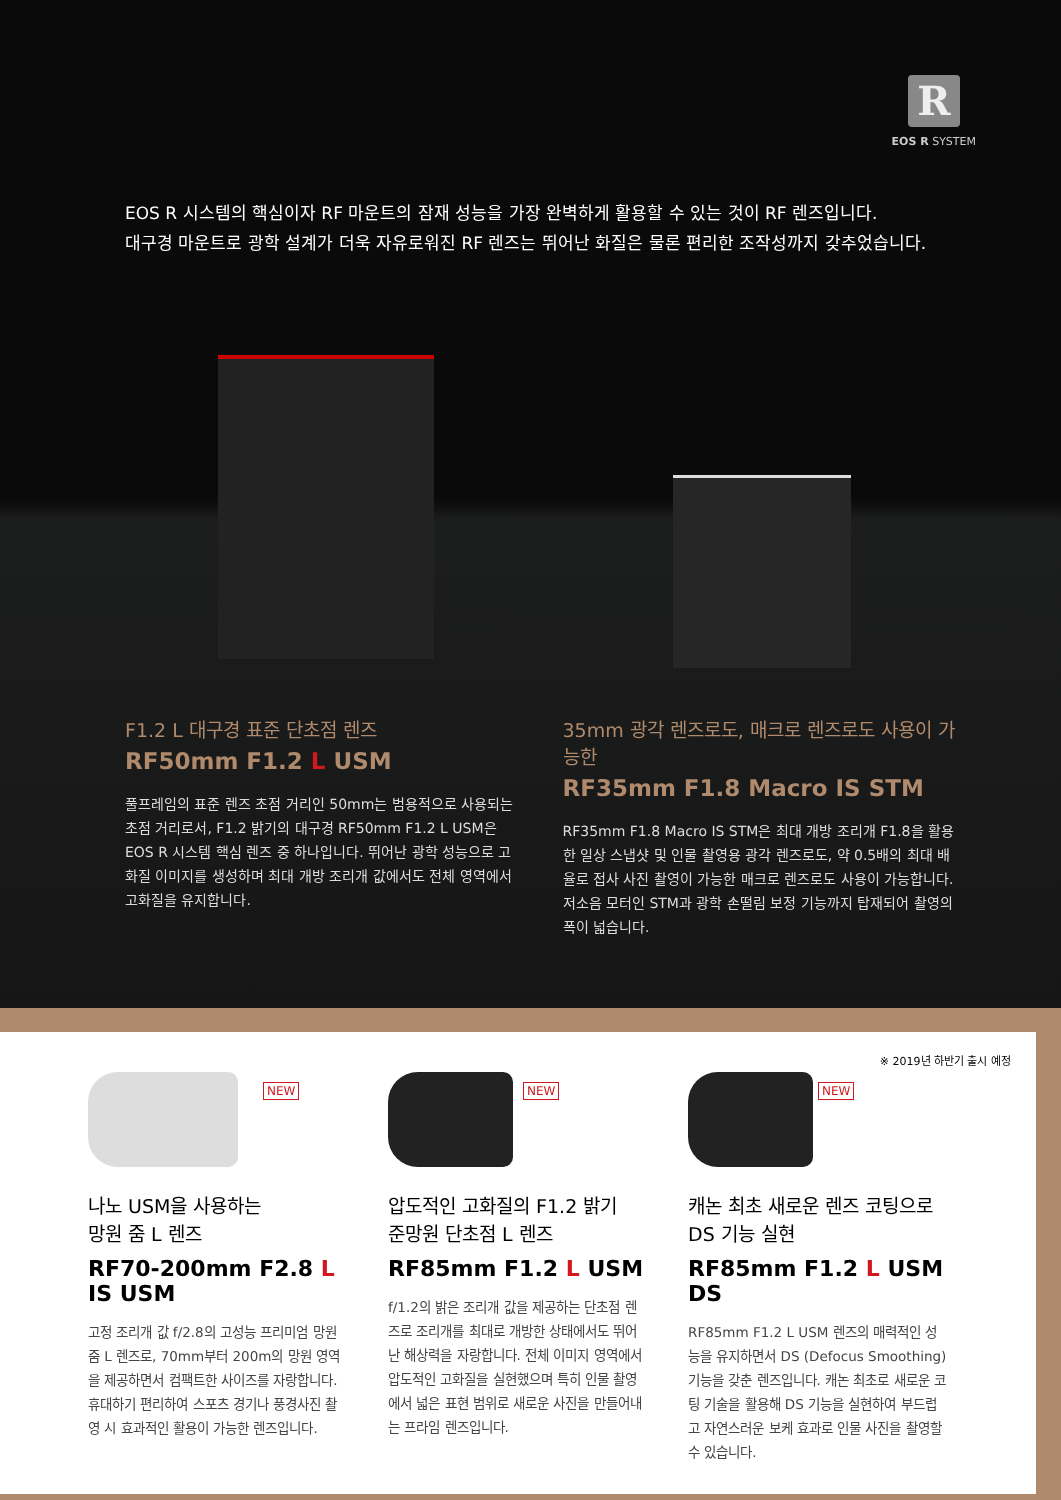R
EOS R SYSTEM
EOS R 시스템의 핵심이자 RF 마운트의 잠재 성능을 가장 완벽하게 활용할 수 있는 것이 RF 렌즈입니다.
대구경 마운트로 광학 설계가 더욱 자유로워진 RF 렌즈는 뛰어난 화질은 물론 편리한 조작성까지 갖추었습니다.
F1.2 L 대구경 표준 단초점 렌즈
RF50mm F1.2 L USM
풀프레임의 표준 렌즈 초점 거리인 50mm는 범용적으로 사용되는 초점 거리로서, F1.2 밝기의 대구경 RF50mm F1.2 L USM은 EOS R 시스템 핵심 렌즈 중 하나입니다. 뛰어난 광학 성능으로 고화질 이미지를 생성하며 최대 개방 조리개 값에서도 전체 영역에서 고화질을 유지합니다.
35mm 광각 렌즈로도, 매크로 렌즈로도 사용이 가능한
RF35mm F1.8 Macro IS STM
RF35mm F1.8 Macro IS STM은 최대 개방 조리개 F1.8을 활용한 일상 스냅샷 및 인물 촬영용 광각 렌즈로도, 약 0.5배의 최대 배율로 접사 사진 촬영이 가능한 매크로 렌즈로도 사용이 가능합니다. 저소음 모터인 STM과 광학 손떨림 보정 기능까지 탑재되어 촬영의 폭이 넓습니다.
※ 2019년 하반기 출시 예정
NEW
나노 USM을 사용하는
망원 줌 L 렌즈
RF70-200mm F2.8 L IS USM
고정 조리개 값 f/2.8의 고성능 프리미엄 망원 줌 L 렌즈로, 70mm부터 200m의 망원 영역을 제공하면서 컴팩트한 사이즈를 자랑합니다. 휴대하기 편리하여 스포츠 경기나 풍경사진 촬영 시 효과적인 활용이 가능한 렌즈입니다.
NEW
압도적인 고화질의 F1.2 밝기
준망원 단초점 L 렌즈
RF85mm F1.2 L USM
f/1.2의 밝은 조리개 값을 제공하는 단초점 렌즈로 조리개를 최대로 개방한 상태에서도 뛰어난 해상력을 자랑합니다. 전체 이미지 영역에서 압도적인 고화질을 실현했으며 특히 인물 촬영에서 넓은 표현 범위로 새로운 사진을 만들어내는 프라임 렌즈입니다.
NEW
캐논 최초 새로운 렌즈 코팅으로
DS 기능 실현
RF85mm F1.2 L USM DS
RF85mm F1.2 L USM 렌즈의 매력적인 성능을 유지하면서 DS (Defocus Smoothing) 기능을 갖춘 렌즈입니다. 캐논 최초로 새로운 코팅 기술을 활용해 DS 기능을 실현하여 부드럽고 자연스러운 보케 효과로 인물 사진을 촬영할 수 있습니다.